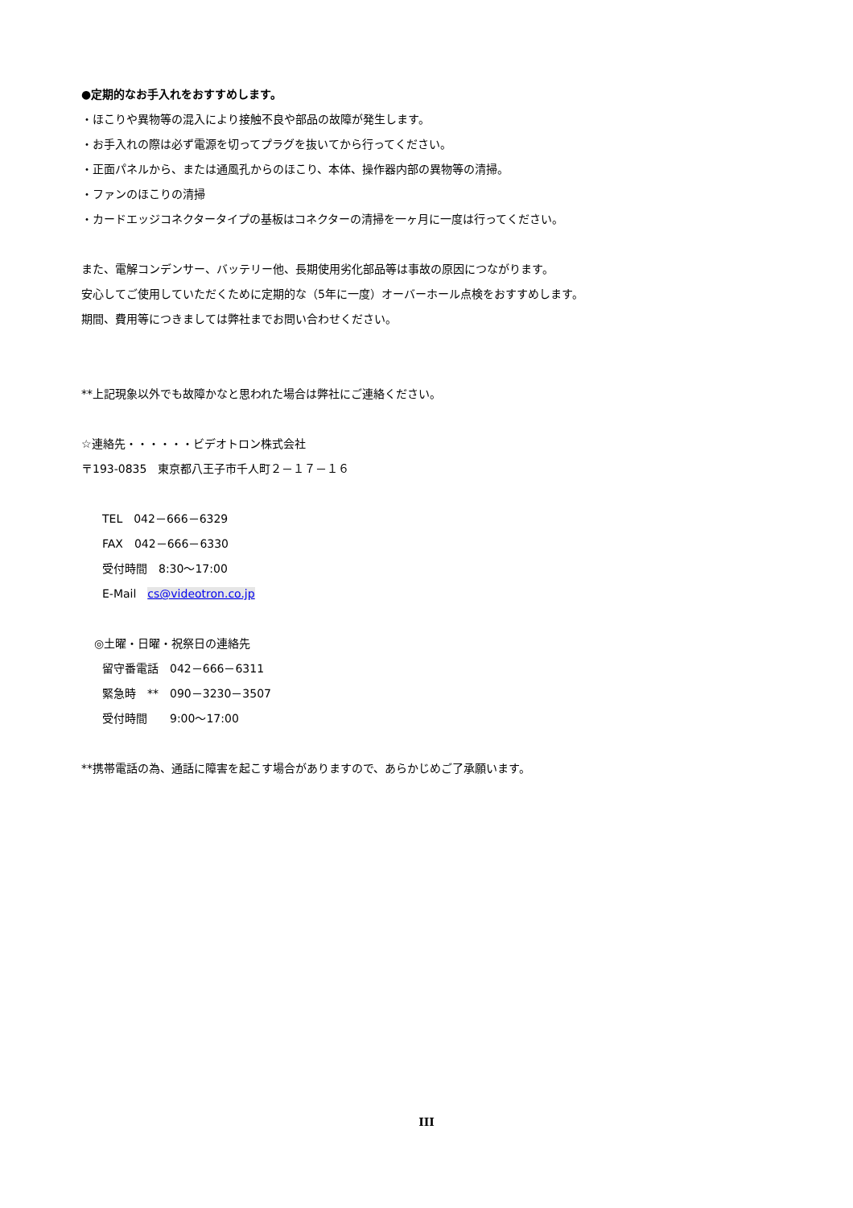●定期的なお手入れをおすすめします。
・ほこりや異物等の混入により接触不良や部品の故障が発生します。
・お手入れの際は必ず電源を切ってプラグを抜いてから行ってください。
・正面パネルから、または通風孔からのほこり、本体、操作器内部の異物等の清掃。
・ファンのほこりの清掃
・カードエッジコネクタータイプの基板はコネクターの清掃を一ヶ月に一度は行ってください。
また、電解コンデンサー、バッテリー他、長期使用劣化部品等は事故の原因につながります。
安心してご使用していただくために定期的な（5年に一度）オーバーホール点検をおすすめします。
期間、費用等につきましては弊社までお問い合わせください。
**上記現象以外でも故障かなと思われた場合は弊社にご連絡ください。
☆連絡先・・・・・・ビデオトロン株式会社
〒193-0835　東京都八王子市千人町２－１７－１６
TEL　042－666－6329
FAX　042－666－6330
受付時間　8:30～17:00
E-Mail　cs@videotron.co.jp
◎土曜・日曜・祝祭日の連絡先
留守番電話　042－666－6311
緊急時　**　090－3230－3507
受付時間　　9:00～17:00
**携帯電話の為、通話に障害を起こす場合がありますので、あらかじめご了承願います。
III